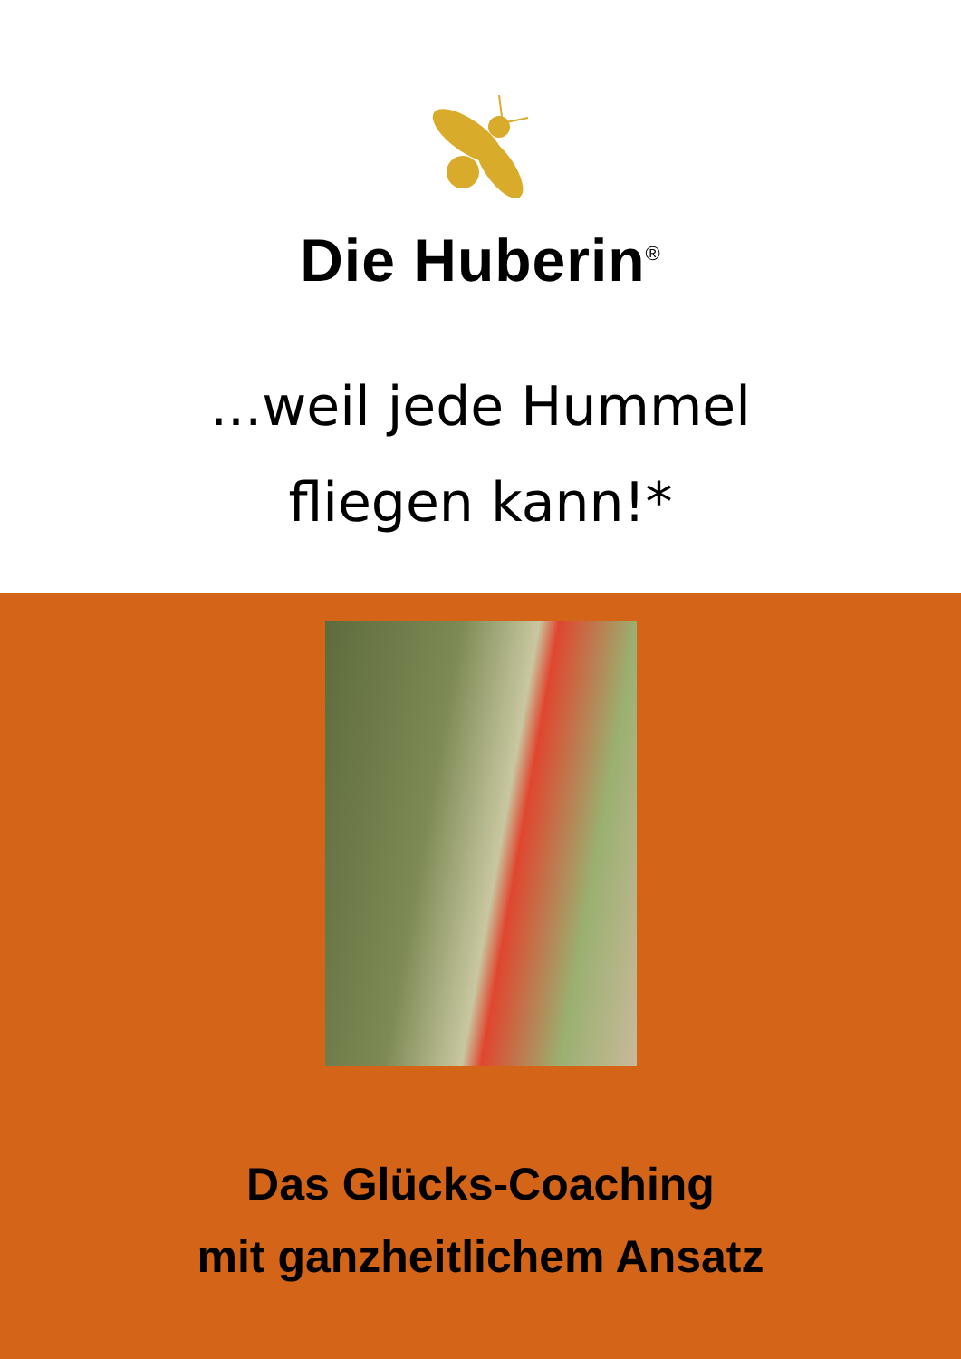Die Huberin<sup>®</sup>
...weil jede Hummel
fliegen kann!*
Das Glücks-Coaching
mit ganzheitlichem Ansatz